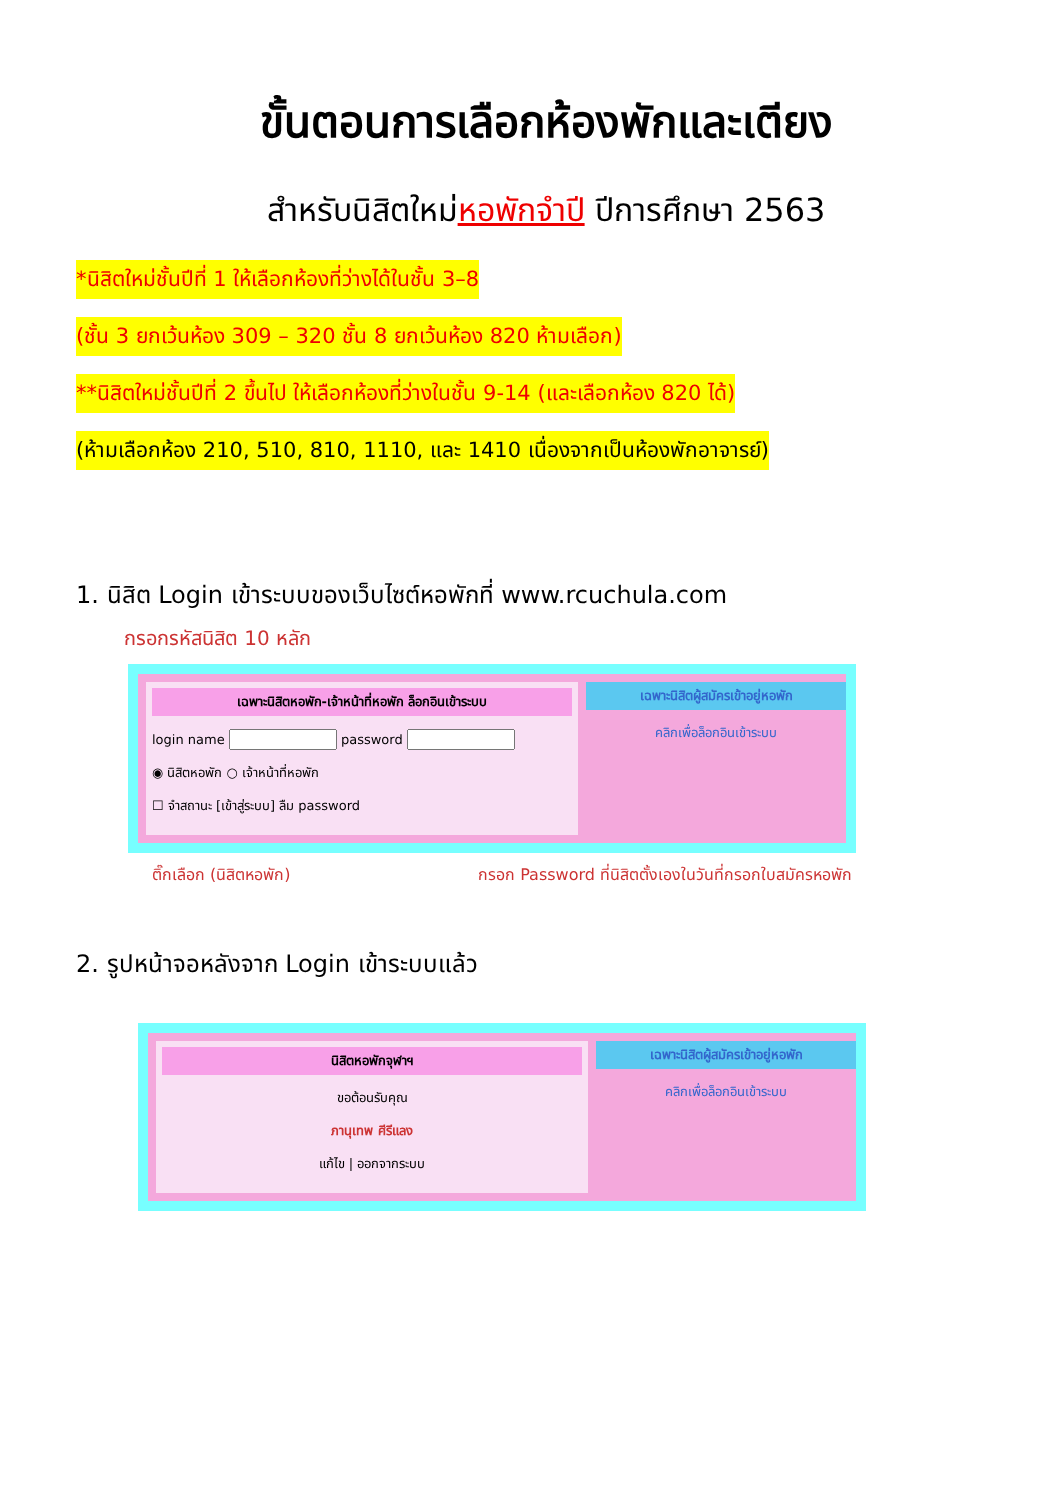ขั้นตอนการเลือกห้องพักและเตียง
สำหรับนิสิตใหม่หอพักจำปี ปีการศึกษา 2563
*นิสิตใหม่ชั้นปีที่ 1 ให้เลือกห้องที่ว่างได้ในชั้น 3–8
(ชั้น 3 ยกเว้นห้อง 309 – 320 ชั้น 8 ยกเว้นห้อง 820 ห้ามเลือก)
**นิสิตใหม่ชั้นปีที่ 2 ขึ้นไป ให้เลือกห้องที่ว่างในชั้น 9-14 (และเลือกห้อง 820 ได้)
(ห้ามเลือกห้อง 210, 510, 810, 1110, และ 1410 เนื่องจากเป็นห้องพักอาจารย์)
1. นิสิต Login เข้าระบบของเว็บไซต์หอพักที่ www.rcuchula.com
กรอกรหัสนิสิต 10 หลัก
เฉพาะนิสิตหอพัก-เจ้าหน้าที่หอพัก ล็อกอินเข้าระบบ
login name password
◉ นิสิตหอพัก ○ เจ้าหน้าที่หอพัก
☐ จำสถานะ [เข้าสู่ระบบ] ลืม password
เฉพาะนิสิตผู้สมัครเข้าอยู่หอพัก
คลิกเพื่อล็อกอินเข้าระบบ
ติ๊กเลือก (นิสิตหอพัก) กรอก Password ที่นิสิตตั้งเองในวันที่กรอกใบสมัครหอพัก
2. รูปหน้าจอหลังจาก Login เข้าระบบแล้ว
นิสิตหอพักจุฬาฯ
ขอต้อนรับคุณ
ภานุเทพ ศีรีแลง
แก้ไข | ออกจากระบบ
เฉพาะนิสิตผู้สมัครเข้าอยู่หอพัก
คลิกเพื่อล็อกอินเข้าระบบ